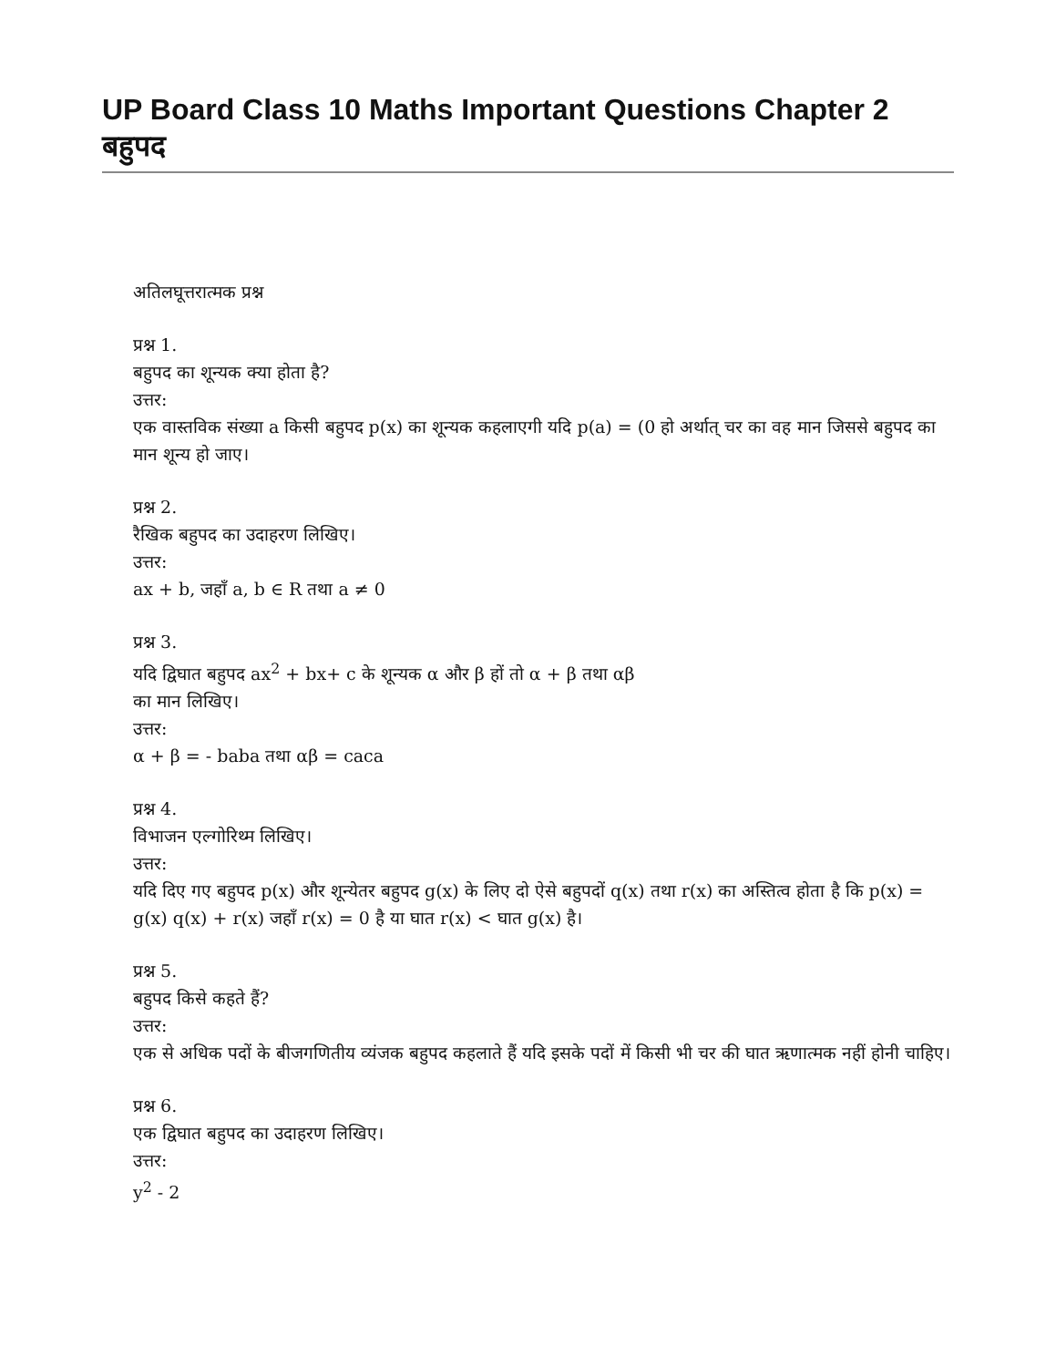UP Board Class 10 Maths Important Questions Chapter 2 बहुपद
अतिलघूत्तरात्मक प्रश्न
प्रश्न 1.
बहुपद का शून्यक क्या होता है?
उत्तर:
एक वास्तविक संख्या a किसी बहुपद p(x) का शून्यक कहलाएगी यदि p(a) = (0 हो अर्थात् चर का वह मान जिससे बहुपद का मान शून्य हो जाए।
प्रश्न 2.
रैखिक बहुपद का उदाहरण लिखिए।
उत्तर:
ax + b, जहाँ a, b ∈ R तथा a ≠ 0
प्रश्न 3.
यदि द्विघात बहुपद ax<sup>2</sup> + bx+ c के शून्यक α और β हों तो α + β तथा αβ
का मान लिखिए।
उत्तर:
α + β = - baba तथा αβ = caca
प्रश्न 4.
विभाजन एल्गोरिथ्म लिखिए।
उत्तर:
यदि दिए गए बहुपद p(x) और शून्येतर बहुपद g(x) के लिए दो ऐसे बहुपदों q(x) तथा r(x) का अस्तित्व होता है कि p(x) = g(x) q(x) + r(x) जहाँ r(x) = 0 है या घात r(x) < घात g(x) है।
प्रश्न 5.
बहुपद किसे कहते हैं?
उत्तर:
एक से अधिक पदों के बीजगणितीय व्यंजक बहुपद कहलाते हैं यदि इसके पदों में किसी भी चर की घात ऋणात्मक नहीं होनी चाहिए।
प्रश्न 6.
एक द्विघात बहुपद का उदाहरण लिखिए।
उत्तर:
y<sup>2</sup> - 2